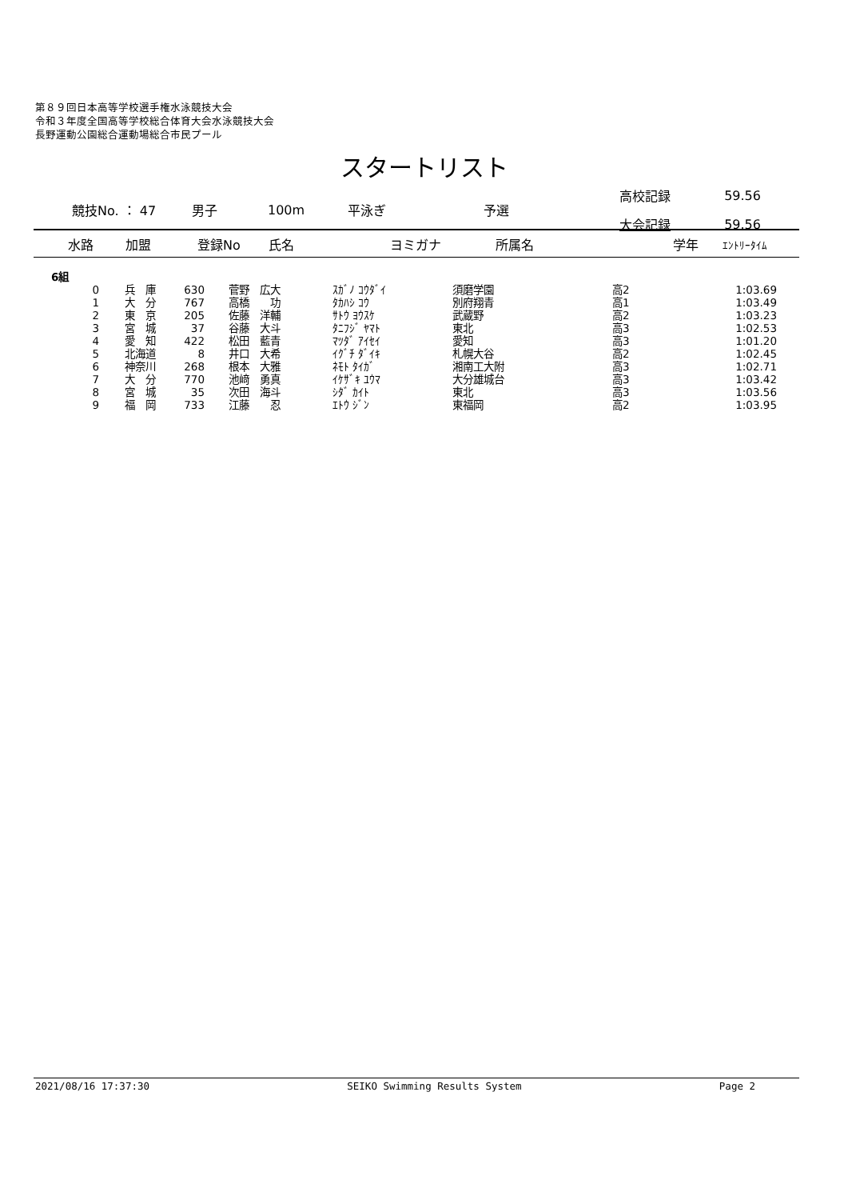第８９回日本高等学校選手権水泳競技大会
令和３年度全国高等学校総合体育大会水泳競技大会
長野運動公園総合運動場総合市民プール
スタートリスト
| | 競技No. ： 47 | 男子 | 100m | 平泳ぎ | 予選 | 高校記録 | 59.56 |
| | | | | | | 大会記録 | 59.56 |
| | 水路 | 加盟 | 登録No | 氏名 | ヨミガナ | 所属名 | 学年 | ｴﾝﾄﾘｰﾀｲﾑ |
| --- | --- | --- | --- | --- | --- | --- | --- | --- |
6組
| 0 | 兵 庫 | 630 | 菅野 広大 | ｽｶﾞﾉ ｺｳﾀﾞｲ | 須磨学園 | 高2 | 1:03.69 |
| 1 | 大 分 | 767 | 高橋 功 | ﾀｶﾊｼ ｺｳ | 別府翔青 | 高1 | 1:03.49 |
| 2 | 東 京 | 205 | 佐藤 洋輔 | ｻﾄｳ ﾖｳｽｹ | 武蔵野 | 高2 | 1:03.23 |
| 3 | 宮 城 | 37 | 谷藤 大斗 | ﾀﾆﾌｼﾞ ﾔﾏﾄ | 東北 | 高3 | 1:02.53 |
| 4 | 愛 知 | 422 | 松田 藍青 | ﾏﾂﾀﾞ ｱｲｾｲ | 愛知 | 高3 | 1:01.20 |
| 5 | 北海道 | 8 | 井口 大希 | ｲｸﾞﾁ ﾀﾞｲｷ | 札幌大谷 | 高2 | 1:02.45 |
| 6 | 神奈川 | 268 | 根本 大雅 | ﾈﾓﾄ ﾀｲｶﾞ | 湘南工大附 | 高3 | 1:02.71 |
| 7 | 大 分 | 770 | 池﨑 勇真 | ｲｹｻﾞｷ ﾕｳﾏ | 大分雄城台 | 高3 | 1:03.42 |
| 8 | 宮 城 | 35 | 次田 海斗 | ｼﾀﾞ ｶｲﾄ | 東北 | 高3 | 1:03.56 |
| 9 | 福 岡 | 733 | 江藤 忍 | ｴﾄｳ ｼﾞﾝ | 東福岡 | 高2 | 1:03.95 |
2021/08/16 17:37:30 SEIKO Swimming Results System Page 2